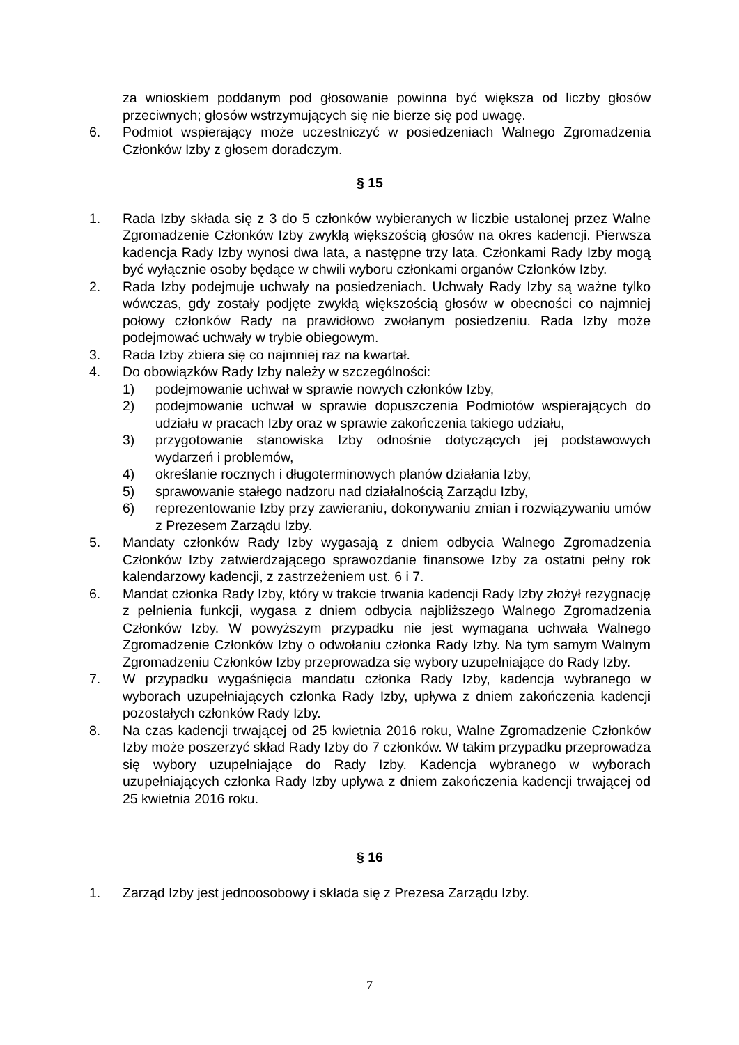za wnioskiem poddanym pod głosowanie powinna być większa od liczby głosów przeciwnych; głosów wstrzymujących się nie bierze się pod uwagę.
6. Podmiot wspierający może uczestniczyć w posiedzeniach Walnego Zgromadzenia Członków Izby z głosem doradczym.
§ 15
1. Rada Izby składa się z 3 do 5 członków wybieranych w liczbie ustalonej przez Walne Zgromadzenie Członków Izby zwykłą większością głosów na okres kadencji. Pierwsza kadencja Rady Izby wynosi dwa lata, a następne trzy lata. Członkami Rady Izby mogą być wyłącznie osoby będące w chwili wyboru członkami organów Członków Izby.
2. Rada Izby podejmuje uchwały na posiedzeniach. Uchwały Rady Izby są ważne tylko wówczas, gdy zostały podjęte zwykłą większością głosów w obecności co najmniej połowy członków Rady na prawidłowo zwołanym posiedzeniu. Rada Izby może podejmować uchwały w trybie obiegowym.
3. Rada Izby zbiera się co najmniej raz na kwartał.
4. Do obowiązków Rady Izby należy w szczególności:
1) podejmowanie uchwał w sprawie nowych członków Izby,
2) podejmowanie uchwał w sprawie dopuszczenia Podmiotów wspierających do udziału w pracach Izby oraz w sprawie zakończenia takiego udziału,
3) przygotowanie stanowiska Izby odnośnie dotyczących jej podstawowych wydarzeń i problemów,
4) określanie rocznych i długoterminowych planów działania Izby,
5) sprawowanie stałego nadzoru nad działalnością Zarządu Izby,
6) reprezentowanie Izby przy zawieraniu, dokonywaniu zmian i rozwiązywaniu umów z Prezesem Zarządu Izby.
5. Mandaty członków Rady Izby wygasają z dniem odbycia Walnego Zgromadzenia Członków Izby zatwierdzającego sprawozdanie finansowe Izby za ostatni pełny rok kalendarzowy kadencji, z zastrzeżeniem ust. 6 i 7.
6. Mandat członka Rady Izby, który w trakcie trwania kadencji Rady Izby złożył rezygnację z pełnienia funkcji, wygasa z dniem odbycia najbliższego Walnego Zgromadzenia Członków Izby. W powyższym przypadku nie jest wymagana uchwała Walnego Zgromadzenie Członków Izby o odwołaniu członka Rady Izby. Na tym samym Walnym Zgromadzeniu Członków Izby przeprowadza się wybory uzupełniające do Rady Izby.
7. W przypadku wygaśnięcia mandatu członka Rady Izby, kadencja wybranego w wyborach uzupełniających członka Rady Izby, upływa z dniem zakończenia kadencji pozostałych członków Rady Izby.
8. Na czas kadencji trwającej od 25 kwietnia 2016 roku, Walne Zgromadzenie Członków Izby może poszerzyć skład Rady Izby do 7 członków. W takim przypadku przeprowadza się wybory uzupełniające do Rady Izby. Kadencja wybranego w wyborach uzupełniających członka Rady Izby upływa z dniem zakończenia kadencji trwającej od 25 kwietnia 2016 roku.
§ 16
1. Zarząd Izby jest jednoosobowy i składa się z Prezesa Zarządu Izby.
7